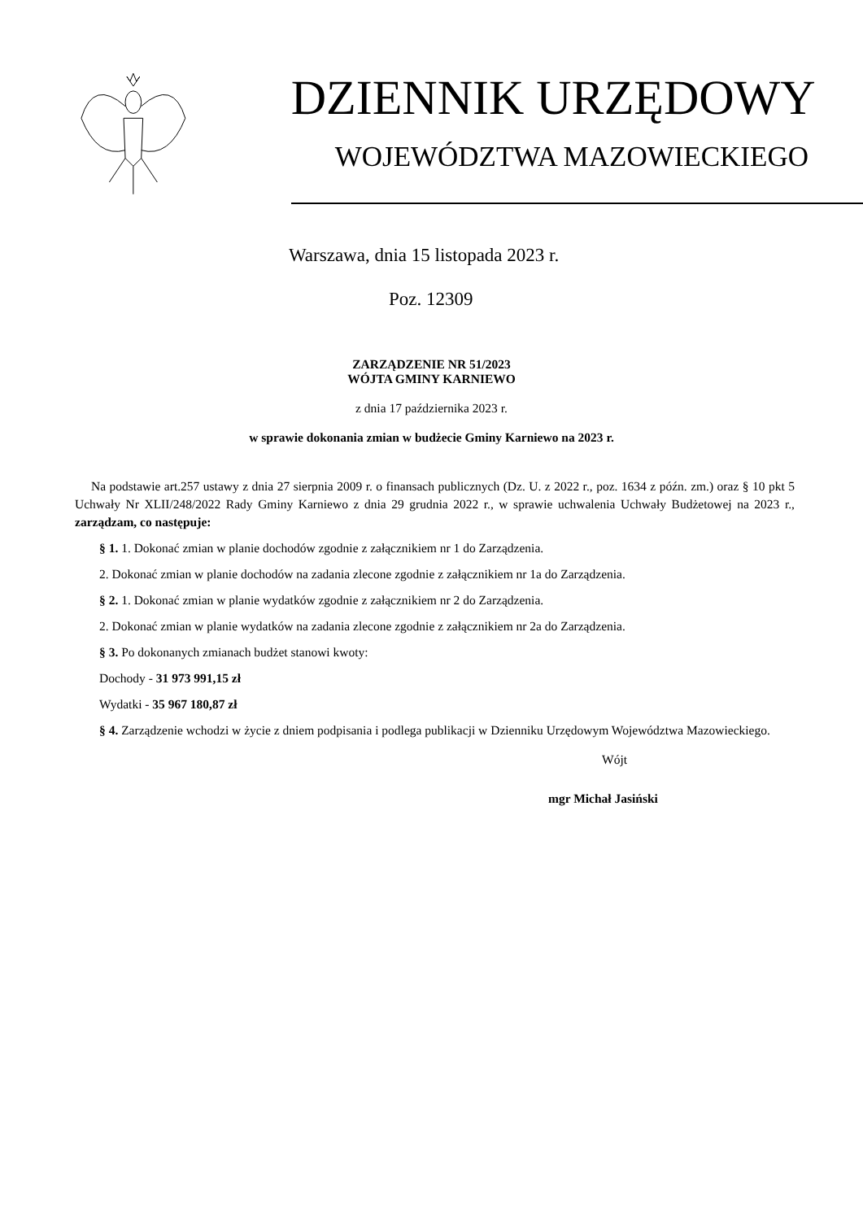DZIENNIK URZĘDOWY
WOJEWÓDZTWA MAZOWIECKIEGO
Warszawa, dnia 15 listopada 2023 r.
Poz. 12309
ZARZĄDZENIE NR 51/2023
WÓJTA GMINY KARNIEWO
z dnia 17 października 2023 r.
w sprawie dokonania zmian w budżecie Gminy Karniewo na 2023 r.
Na podstawie art.257 ustawy z dnia 27 sierpnia 2009 r. o finansach publicznych (Dz. U. z 2022 r., poz. 1634 z późn. zm.) oraz § 10 pkt 5 Uchwały Nr XLII/248/2022 Rady Gminy Karniewo z dnia 29 grudnia 2022 r., w sprawie uchwalenia Uchwały Budżetowej na 2023 r., zarządzam, co następuje:
§ 1. 1. Dokonać zmian w planie dochodów zgodnie z załącznikiem nr 1 do Zarządzenia.
2. Dokonać zmian w planie dochodów na zadania zlecone zgodnie z załącznikiem nr 1a do Zarządzenia.
§ 2. 1. Dokonać zmian w planie wydatków zgodnie z załącznikiem nr 2 do Zarządzenia.
2. Dokonać zmian w planie wydatków na zadania zlecone zgodnie z załącznikiem nr 2a do Zarządzenia.
§ 3. Po dokonanych zmianach budżet stanowi kwoty:
Dochody - 31 973 991,15 zł
Wydatki - 35 967 180,87 zł
§ 4. Zarządzenie wchodzi w życie z dniem podpisania i podlega publikacji w Dzienniku Urzędowym Województwa Mazowieckiego.
Wójt
mgr Michał Jasiński